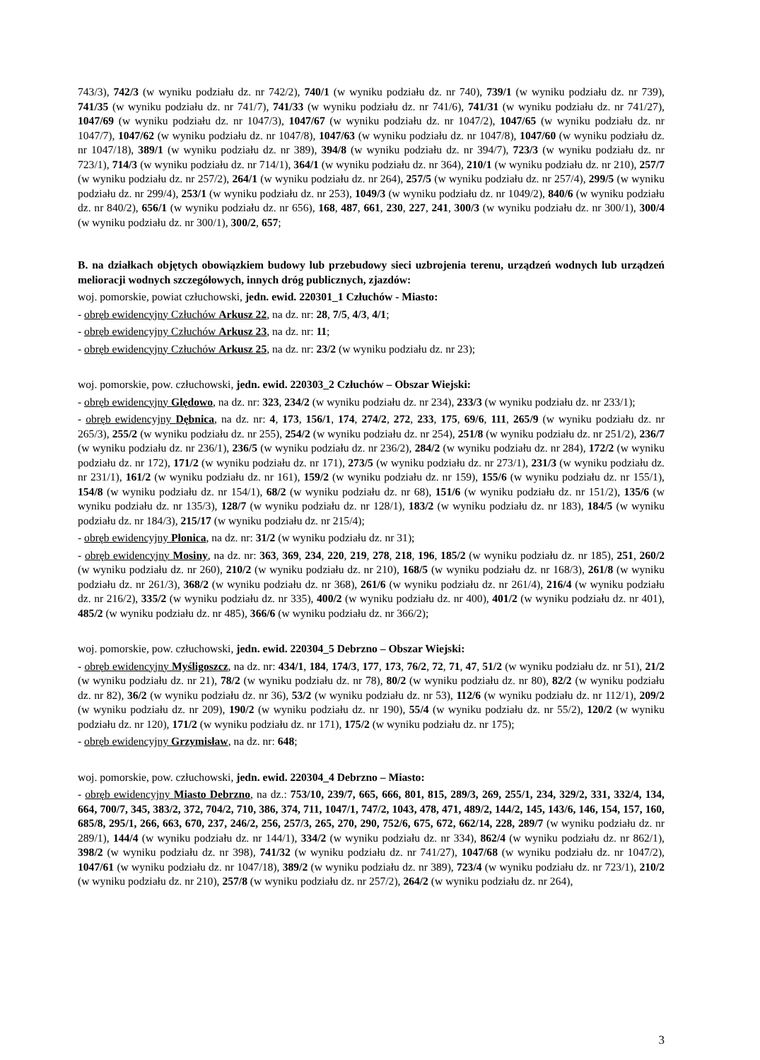743/3), 742/3 (w wyniku podziału dz. nr 742/2), 740/1 (w wyniku podziału dz. nr 740), 739/1 (w wyniku podziału dz. nr 739), 741/35 (w wyniku podziału dz. nr 741/7), 741/33 (w wyniku podziału dz. nr 741/6), 741/31 (w wyniku podziału dz. nr 741/27), 1047/69 (w wyniku podziału dz. nr 1047/3), 1047/67 (w wyniku podziału dz. nr 1047/2), 1047/65 (w wyniku podziału dz. nr 1047/7), 1047/62 (w wyniku podziału dz. nr 1047/8), 1047/63 (w wyniku podziału dz. nr 1047/8), 1047/60 (w wyniku podziału dz. nr 1047/18), 389/1 (w wyniku podziału dz. nr 389), 394/8 (w wyniku podziału dz. nr 394/7), 723/3 (w wyniku podziału dz. nr 723/1), 714/3 (w wyniku podziału dz. nr 714/1), 364/1 (w wyniku podziału dz. nr 364), 210/1 (w wyniku podziału dz. nr 210), 257/7 (w wyniku podziału dz. nr 257/2), 264/1 (w wyniku podziału dz. nr 264), 257/5 (w wyniku podziału dz. nr 257/4), 299/5 (w wyniku podziału dz. nr 299/4), 253/1 (w wyniku podziału dz. nr 253), 1049/3 (w wyniku podziału dz. nr 1049/2), 840/6 (w wyniku podziału dz. nr 840/2), 656/1 (w wyniku podziału dz. nr 656), 168, 487, 661, 230, 227, 241, 300/3 (w wyniku podziału dz. nr 300/1), 300/4 (w wyniku podziału dz. nr 300/1), 300/2, 657;
B. na działkach objętych obowiązkiem budowy lub przebudowy sieci uzbrojenia terenu, urządzeń wodnych lub urządzeń melioracji wodnych szczegółowych, innych dróg publicznych, zjazdów:
woj. pomorskie, powiat człuchowski, jedn. ewid. 220301_1 Człuchów - Miasto:
- obręb ewidencyjny Człuchów Arkusz 22, na dz. nr: 28, 7/5, 4/3, 4/1;
- obręb ewidencyjny Człuchów Arkusz 23, na dz. nr: 11;
- obręb ewidencyjny Człuchów Arkusz 25, na dz. nr: 23/2 (w wyniku podziału dz. nr 23);
woj. pomorskie, pow. człuchowski, jedn. ewid. 220303_2 Człuchów – Obszar Wiejski:
- obręb ewidencyjny Ględowo, na dz. nr: 323, 234/2 (w wyniku podziału dz. nr 234), 233/3 (w wyniku podziału dz. nr 233/1);
- obręb ewidencyjny Dębnica, na dz. nr: 4, 173, 156/1, 174, 274/2, 272, 233, 175, 69/6, 111, 265/9 (w wyniku podziału dz. nr 265/3), 255/2 (w wyniku podziału dz. nr 255), 254/2 (w wyniku podziału dz. nr 254), 251/8 (w wyniku podziału dz. nr 251/2), 236/7 (w wyniku podziału dz. nr 236/1), 236/5 (w wyniku podziału dz. nr 236/2), 284/2 (w wyniku podziału dz. nr 284), 172/2 (w wyniku podziału dz. nr 172), 171/2 (w wyniku podziału dz. nr 171), 273/5 (w wyniku podziału dz. nr 273/1), 231/3 (w wyniku podziału dz. nr 231/1), 161/2 (w wyniku podziału dz. nr 161), 159/2 (w wyniku podziału dz. nr 159), 155/6 (w wyniku podziału dz. nr 155/1), 154/8 (w wyniku podziału dz. nr 154/1), 68/2 (w wyniku podziału dz. nr 68), 151/6 (w wyniku podziału dz. nr 151/2), 135/6 (w wyniku podziału dz. nr 135/3), 128/7 (w wyniku podziału dz. nr 128/1), 183/2 (w wyniku podziału dz. nr 183), 184/5 (w wyniku podziału dz. nr 184/3), 215/17 (w wyniku podziału dz. nr 215/4);
- obręb ewidencyjny Płonica, na dz. nr: 31/2 (w wyniku podziału dz. nr 31);
- obręb ewidencyjny Mosiny, na dz. nr: 363, 369, 234, 220, 219, 278, 218, 196, 185/2 (w wyniku podziału dz. nr 185), 251, 260/2 (w wyniku podziału dz. nr 260), 210/2 (w wyniku podziału dz. nr 210), 168/5 (w wyniku podziału dz. nr 168/3), 261/8 (w wyniku podziału dz. nr 261/3), 368/2 (w wyniku podziału dz. nr 368), 261/6 (w wyniku podziału dz. nr 261/4), 216/4 (w wyniku podziału dz. nr 216/2), 335/2 (w wyniku podziału dz. nr 335), 400/2 (w wyniku podziału dz. nr 400), 401/2 (w wyniku podziału dz. nr 401), 485/2 (w wyniku podziału dz. nr 485), 366/6 (w wyniku podziału dz. nr 366/2);
woj. pomorskie, pow. człuchowski, jedn. ewid. 220304_5 Debrzno – Obszar Wiejski:
- obręb ewidencyjny Myśligoszcz, na dz. nr: 434/1, 184, 174/3, 177, 173, 76/2, 72, 71, 47, 51/2 (w wyniku podziału dz. nr 51), 21/2 (w wyniku podziału dz. nr 21), 78/2 (w wyniku podziału dz. nr 78), 80/2 (w wyniku podziału dz. nr 80), 82/2 (w wyniku podziału dz. nr 82), 36/2 (w wyniku podziału dz. nr 36), 53/2 (w wyniku podziału dz. nr 53), 112/6 (w wyniku podziału dz. nr 112/1), 209/2 (w wyniku podziału dz. nr 209), 190/2 (w wyniku podziału dz. nr 190), 55/4 (w wyniku podziału dz. nr 55/2), 120/2 (w wyniku podziału dz. nr 120), 171/2 (w wyniku podziału dz. nr 171), 175/2 (w wyniku podziału dz. nr 175);
- obręb ewidencyjny Grzymisław, na dz. nr: 648;
woj. pomorskie, pow. człuchowski, jedn. ewid. 220304_4 Debrzno – Miasto:
- obręb ewidencyjny Miasto Debrzno, na dz.: 753/10, 239/7, 665, 666, 801, 815, 289/3, 269, 255/1, 234, 329/2, 331, 332/4, 134, 664, 700/7, 345, 383/2, 372, 704/2, 710, 386, 374, 711, 1047/1, 747/2, 1043, 478, 471, 489/2, 144/2, 145, 143/6, 146, 154, 157, 160, 685/8, 295/1, 266, 663, 670, 237, 246/2, 256, 257/3, 265, 270, 290, 752/6, 675, 672, 662/14, 228, 289/7 (w wyniku podziału dz. nr 289/1), 144/4 (w wyniku podziału dz. nr 144/1), 334/2 (w wyniku podziału dz. nr 334), 862/4 (w wyniku podziału dz. nr 862/1), 398/2 (w wyniku podziału dz. nr 398), 741/32 (w wyniku podziału dz. nr 741/27), 1047/68 (w wyniku podziału dz. nr 1047/2), 1047/61 (w wyniku podziału dz. nr 1047/18), 389/2 (w wyniku podziału dz. nr 389), 723/4 (w wyniku podziału dz. nr 723/1), 210/2 (w wyniku podziału dz. nr 210), 257/8 (w wyniku podziału dz. nr 257/2), 264/2 (w wyniku podziału dz. nr 264),
3